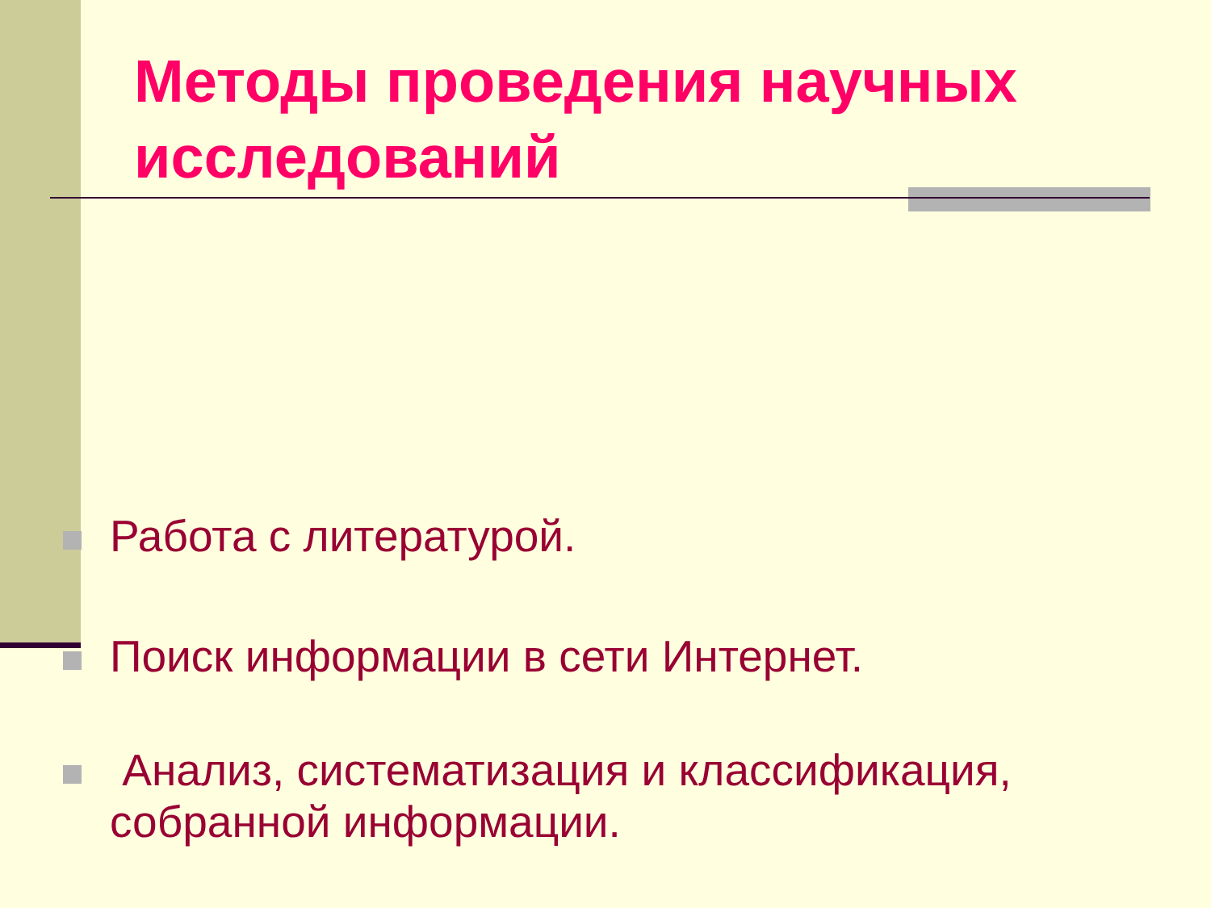Методы проведения научных исследований
Работа с литературой.
Поиск информации в сети Интернет.
Анализ, систематизация и классификация, собранной информации.